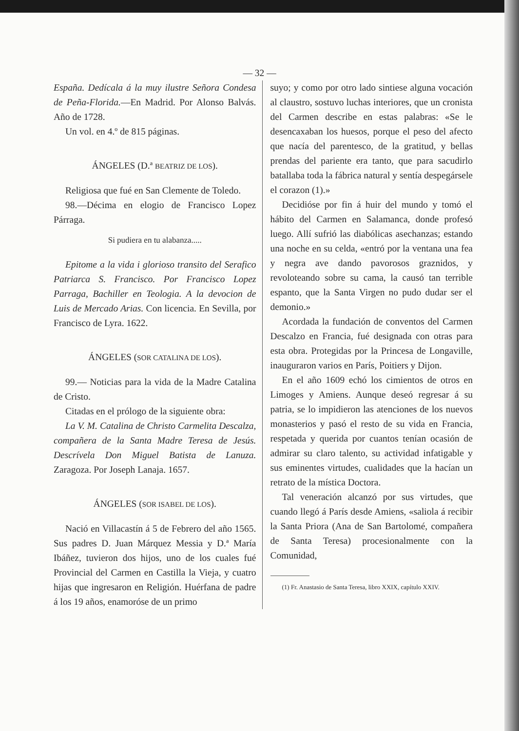— 32 —
España. Dedícala á la muy ilustre Señora Condesa de Peña-Florida.—En Madrid. Por Alonso Balvás. Año de 1728.
Un vol. en 4.º de 815 páginas.
ÁNGELES (D.ª BEATRIZ DE LOS).
Religiosa que fué en San Clemente de Toledo.
98.—Décima en elogio de Francisco Lopez Párraga.
Si pudiera en tu alabanza.....
Epitome a la vida i glorioso transito del Serafico Patriarca S. Francisco. Por Francisco Lopez Parraga, Bachiller en Teologia. A la devocion de Luis de Mercado Arias. Con licencia. En Sevilla, por Francisco de Lyra. 1622.
ÁNGELES (SOR CATALINA DE LOS).
99.— Noticias para la vida de la Madre Catalina de Cristo.
Citadas en el prólogo de la siguiente obra:
La V. M. Catalina de Christo Carmelita Descalza, compañera de la Santa Madre Teresa de Jesús. Descrívela Don Miguel Batista de Lanuza. Zaragoza. Por Joseph Lanaja. 1657.
ÁNGELES (SOR ISABEL DE LOS).
Nació en Villacastín á 5 de Febrero del año 1565. Sus padres D. Juan Márquez Messia y D.ª María Ibáñez, tuvieron dos hijos, uno de los cuales fué Provincial del Carmen en Castilla la Vieja, y cuatro hijas que ingresaron en Religión. Huérfana de padre á los 19 años, enamoróse de un primo
suyo; y como por otro lado sintiese alguna vocación al claustro, sostuvo luchas interiores, que un cronista del Carmen describe en estas palabras: «Se le desencaxaban los huesos, porque el peso del afecto que nacía del parentesco, de la gratitud, y bellas prendas del pariente era tanto, que para sacudirlo batallaba toda la fábrica natural y sentía despegársele el corazon (1).»
Decidióse por fin á huir del mundo y tomó el hábito del Carmen en Salamanca, donde profesó luego. Allí sufrió las diabólicas asechanzas; estando una noche en su celda, «entró por la ventana una fea y negra ave dando pavorosos graznidos, y revoloteando sobre su cama, la causó tan terrible espanto, que la Santa Virgen no pudo dudar ser el demonio.»
Acordada la fundación de conventos del Carmen Descalzo en Francia, fué designada con otras para esta obra. Protegidas por la Princesa de Longaville, inauguraron varios en París, Poitiers y Dijon.
En el año 1609 echó los cimientos de otros en Limoges y Amiens. Aunque deseó regresar á su patria, se lo impidieron las atenciones de los nuevos monasterios y pasó el resto de su vida en Francia, respetada y querida por cuantos tenían ocasión de admirar su claro talento, su actividad infatigable y sus eminentes virtudes, cualidades que la hacían un retrato de la mística Doctora.
Tal veneración alcanzó por sus virtudes, que cuando llegó á París desde Amiens, «saliola á recibir la Santa Priora (Ana de San Bartolomé, compañera de Santa Teresa) procesionalmente con la Comunidad,
(1) Fr. Anastasio de Santa Teresa, libro XXIX, capítulo XXIV.